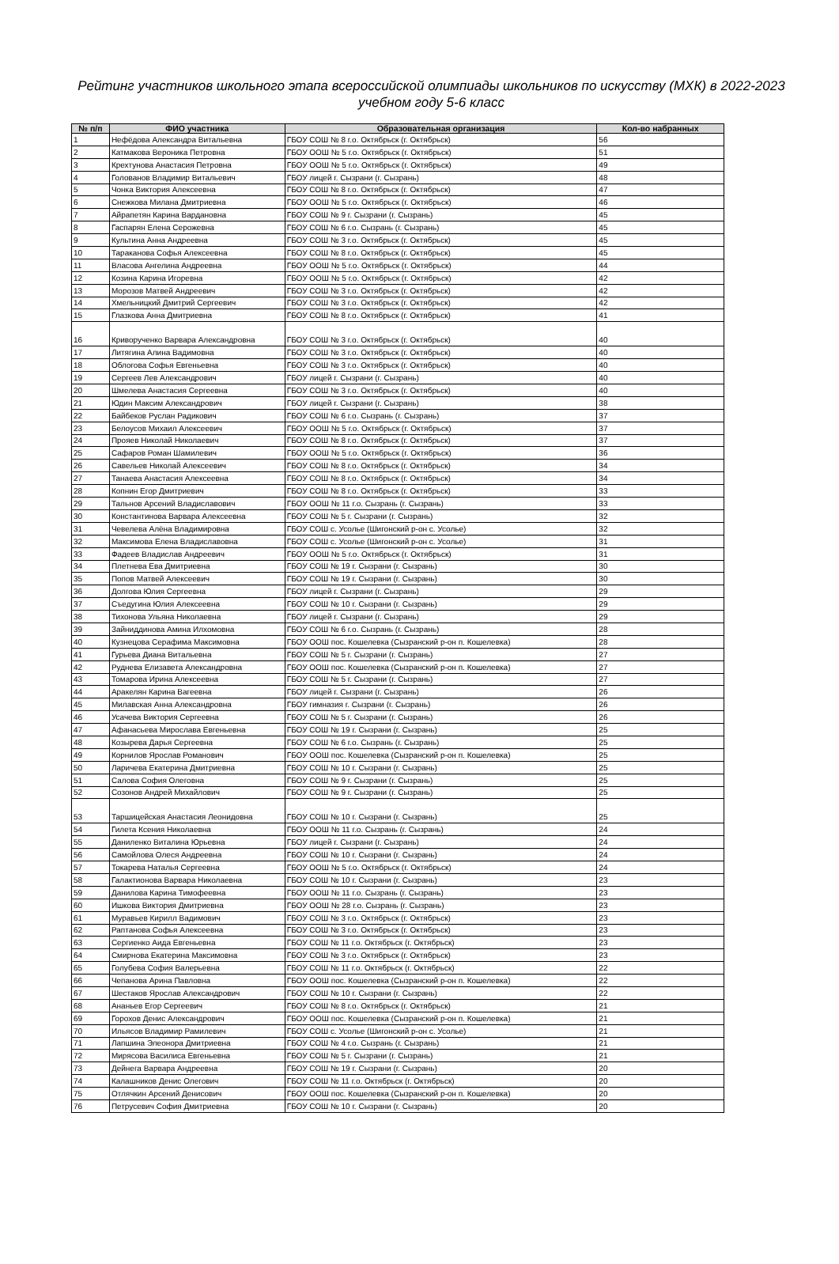Рейтинг участников школьного этапа всероссийской олимпиады школьников по искусству (МХК) в 2022-2023 учебном году 5-6 класс
| № п/п | ФИО участника | Образовательная организация | Кол-во набранных |
| --- | --- | --- | --- |
| 1 | Нефёдова Александра Витальевна | ГБОУ СОШ № 8 г.о. Октябрьск (г. Октябрьск) | 56 |
| 2 | Катмакова Вероника Петровна | ГБОУ ООШ № 5 г.о. Октябрьск (г. Октябрьск) | 51 |
| 3 | Крехтунова Анастасия Петровна | ГБОУ ООШ № 5 г.о. Октябрьск (г. Октябрьск) | 49 |
| 4 | Голованов Владимир Витальевич | ГБОУ лицей г. Сызрани (г. Сызрань) | 48 |
| 5 | Чонка Виктория Алексеевна | ГБОУ СОШ № 8 г.о. Октябрьск (г. Октябрьск) | 47 |
| 6 | Снежкова Милана Дмитриевна | ГБОУ ООШ № 5 г.о. Октябрьск (г. Октябрьск) | 46 |
| 7 | Айрапетян Карина Вардановна | ГБОУ СОШ № 9 г. Сызрани (г. Сызрань) | 45 |
| 8 | Гаспарян Елена Серожевна | ГБОУ СОШ № 6 г.о. Сызрань (г. Сызрань) | 45 |
| 9 | Культина Анна Андреевна | ГБОУ СОШ № 3 г.о. Октябрьск (г. Октябрьск) | 45 |
| 10 | Тараканова Софья Алексеевна | ГБОУ СОШ № 8 г.о. Октябрьск (г. Октябрьск) | 45 |
| 11 | Власова Ангелина Андреевна | ГБОУ ООШ № 5 г.о. Октябрьск (г. Октябрьск) | 44 |
| 12 | Козина Карина Игоревна | ГБОУ ООШ № 5 г.о. Октябрьск (г. Октябрьск) | 42 |
| 13 | Морозов Матвей Андреевич | ГБОУ СОШ № 3 г.о. Октябрьск (г. Октябрьск) | 42 |
| 14 | Хмельницкий Дмитрий Сергеевич | ГБОУ СОШ № 3 г.о. Октябрьск (г. Октябрьск) | 42 |
| 15 | Глазкова Анна Дмитриевна | ГБОУ СОШ № 8 г.о. Октябрьск (г. Октябрьск) | 41 |
| 16 | Криворученко Варвара Александровна | ГБОУ СОШ № 3 г.о. Октябрьск (г. Октябрьск) | 40 |
| 17 | Литягина Алина Вадимовна | ГБОУ СОШ № 3 г.о. Октябрьск (г. Октябрьск) | 40 |
| 18 | Облогова Софья Евгеньевна | ГБОУ СОШ № 3 г.о. Октябрьск (г. Октябрьск) | 40 |
| 19 | Сергеев Лев Александрович | ГБОУ лицей г. Сызрани (г. Сызрань) | 40 |
| 20 | Шмелева Анастасия Сергеевна | ГБОУ СОШ № 3 г.о. Октябрьск (г. Октябрьск) | 40 |
| 21 | Юдин Максим Александрович | ГБОУ лицей г. Сызрани (г. Сызрань) | 38 |
| 22 | Байбеков Руслан Радикович | ГБОУ СОШ № 6 г.о. Сызрань (г. Сызрань) | 37 |
| 23 | Белоусов Михаил Алексеевич | ГБОУ ООШ № 5 г.о. Октябрьск (г. Октябрьск) | 37 |
| 24 | Прояев Николай Николаевич | ГБОУ СОШ № 8 г.о. Октябрьск (г. Октябрьск) | 37 |
| 25 | Сафаров Роман Шамилевич | ГБОУ ООШ № 5 г.о. Октябрьск (г. Октябрьск) | 36 |
| 26 | Савельев Николай Алексеевич | ГБОУ СОШ № 8 г.о. Октябрьск (г. Октябрьск) | 34 |
| 27 | Танаева Анастасия Алексеевна | ГБОУ СОШ № 8 г.о. Октябрьск (г. Октябрьск) | 34 |
| 28 | Копнин Егор Дмитриевич | ГБОУ СОШ № 8 г.о. Октябрьск (г. Октябрьск) | 33 |
| 29 | Тальнов Арсений Владиславович | ГБОУ ООШ № 11 г.о. Сызрань (г. Сызрань) | 33 |
| 30 | Константинова Варвара Алексеевна | ГБОУ СОШ № 5 г. Сызрани (г. Сызрань) | 32 |
| 31 | Чевелева Алёна Владимировна | ГБОУ СОШ с. Усолье (Шигонский р-он с. Усолье) | 32 |
| 32 | Максимова Елена Владиславовна | ГБОУ СОШ с. Усолье (Шигонский р-он с. Усолье) | 31 |
| 33 | Фадеев Владислав Андреевич | ГБОУ ООШ № 5 г.о. Октябрьск (г. Октябрьск) | 31 |
| 34 | Плетнева Ева Дмитриевна | ГБОУ СОШ № 19 г. Сызрани (г. Сызрань) | 30 |
| 35 | Попов Матвей Алексеевич | ГБОУ СОШ № 19 г. Сызрани (г. Сызрань) | 30 |
| 36 | Долгова Юлия Сергеевна | ГБОУ лицей г. Сызрани (г. Сызрань) | 29 |
| 37 | Съедугина Юлия Алексеевна | ГБОУ СОШ № 10 г. Сызрани (г. Сызрань) | 29 |
| 38 | Тихонова Ульяна Николаевна | ГБОУ лицей г. Сызрани (г. Сызрань) | 29 |
| 39 | Зайниддинова Амина Илхомовна | ГБОУ СОШ № 6 г.о. Сызрань (г. Сызрань) | 28 |
| 40 | Кузнецова Серафима Максимовна | ГБОУ ООШ пос. Кошелевка (Сызранский р-он п. Кошелевка) | 28 |
| 41 | Гурьева Диана Витальевна | ГБОУ СОШ № 5 г. Сызрани (г. Сызрань) | 27 |
| 42 | Руднева Елизавета Александровна | ГБОУ ООШ пос. Кошелевка (Сызранский р-он п. Кошелевка) | 27 |
| 43 | Томарова Ирина Алексеевна | ГБОУ СОШ № 5 г. Сызрани (г. Сызрань) | 27 |
| 44 | Аракелян Карина Вагеевна | ГБОУ лицей г. Сызрани (г. Сызрань) | 26 |
| 45 | Милавская Анна Александровна | ГБОУ гимназия г. Сызрани (г. Сызрань) | 26 |
| 46 | Усачева Виктория Сергеевна | ГБОУ СОШ № 5 г. Сызрани (г. Сызрань) | 26 |
| 47 | Афанасьева Мирослава Евгеньевна | ГБОУ СОШ № 19 г. Сызрани (г. Сызрань) | 25 |
| 48 | Козырева Дарья Сергеевна | ГБОУ СОШ № 6 г.о. Сызрань (г. Сызрань) | 25 |
| 49 | Корнилов Ярослав Романович | ГБОУ ООШ пос. Кошелевка (Сызранский р-он п. Кошелевка) | 25 |
| 50 | Ларичева Екатерина Дмитриевна | ГБОУ СОШ № 10 г. Сызрани (г. Сызрань) | 25 |
| 51 | Салова София Олеговна | ГБОУ СОШ № 9 г. Сызрани (г. Сызрань) | 25 |
| 52 | Созонов Андрей Михайлович | ГБОУ СОШ № 9 г. Сызрани (г. Сызрань) | 25 |
| 53 | Таршицейская Анастасия Леонидовна | ГБОУ СОШ № 10 г. Сызрани (г. Сызрань) | 25 |
| 54 | Гилета Ксения Николаевна | ГБОУ ООШ № 11 г.о. Сызрань (г. Сызрань) | 24 |
| 55 | Даниленко Виталина Юрьевна | ГБОУ лицей г. Сызрани (г. Сызрань) | 24 |
| 56 | Самойлова Олеся Андреевна | ГБОУ СОШ № 10 г. Сызрани (г. Сызрань) | 24 |
| 57 | Токарева Наталья Сергеевна | ГБОУ ООШ № 5 г.о. Октябрьск (г. Октябрьск) | 24 |
| 58 | Галактионова Варвара Николаевна | ГБОУ СОШ № 10 г. Сызрани (г. Сызрань) | 23 |
| 59 | Данилова Карина Тимофеевна | ГБОУ ООШ № 11 г.о. Сызрань (г. Сызрань) | 23 |
| 60 | Ишкова Виктория Дмитриевна | ГБОУ ООШ № 28 г.о. Сызрань (г. Сызрань) | 23 |
| 61 | Муравьев Кирилл Вадимович | ГБОУ СОШ № 3 г.о. Октябрьск (г. Октябрьск) | 23 |
| 62 | Раптанова Софья Алексеевна | ГБОУ СОШ № 3 г.о. Октябрьск (г. Октябрьск) | 23 |
| 63 | Сергиенко Аида Евгеньевна | ГБОУ СОШ № 11 г.о. Октябрьск (г. Октябрьск) | 23 |
| 64 | Смирнова Екатерина Максимовна | ГБОУ СОШ № 3 г.о. Октябрьск (г. Октябрьск) | 23 |
| 65 | Голубева София Валерьевна | ГБОУ СОШ № 11 г.о. Октябрьск (г. Октябрьск) | 22 |
| 66 | Чепанова Арина Павловна | ГБОУ ООШ пос. Кошелевка (Сызранский р-он п. Кошелевка) | 22 |
| 67 | Шестаков Ярослав Александрович | ГБОУ СОШ № 10 г. Сызрани (г. Сызрань) | 22 |
| 68 | Ананьев Егор Сергеевич | ГБОУ СОШ № 8 г.о. Октябрьск (г. Октябрьск) | 21 |
| 69 | Горохов Денис Александрович | ГБОУ ООШ пос. Кошелевка (Сызранский р-он п. Кошелевка) | 21 |
| 70 | Ильясов Владимир Рамилевич | ГБОУ СОШ с. Усолье (Шигонский р-он с. Усолье) | 21 |
| 71 | Лапшина Элеонора Дмитриевна | ГБОУ СОШ № 4 г.о. Сызрань (г. Сызрань) | 21 |
| 72 | Мирясова Василиса Евгеньевна | ГБОУ СОШ № 5 г. Сызрани (г. Сызрань) | 21 |
| 73 | Дейнега Варвара Андреевна | ГБОУ СОШ № 19 г. Сызрани (г. Сызрань) | 20 |
| 74 | Калашников Денис Олегович | ГБОУ СОШ № 11 г.о. Октябрьск (г. Октябрьск) | 20 |
| 75 | Отлячкин Арсений Денисович | ГБОУ ООШ пос. Кошелевка (Сызранский р-он п. Кошелевка) | 20 |
| 76 | Петрусевич София Дмитриевна | ГБОУ СОШ № 10 г. Сызрани (г. Сызрань) | 20 |